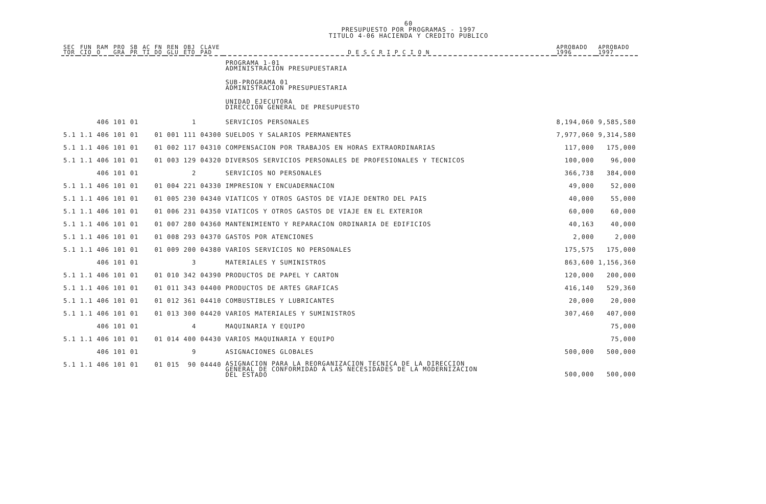60
PRESUPUESTO POR PROGRAMAS - 1997
TITULO 4-06 HACIENDA Y CREDITO PUBLICO
| SEC TOR | FUN CIO | RAM O | PRO GRA | SB PR | AC TI | FN DO | REN GLU | OBJ ETO | CLAVE PAD | D E S C R I P C I O N | APROBADO 1996 | APROBADO 1997 |
| --- | --- | --- | --- | --- | --- | --- | --- | --- | --- | --- | --- | --- |
| | | | | | | | | | | PROGRAMA 1-01 ADMINISTRACION PRESUPUESTARIA | | |
| | | | | | | | | | | SUB-PROGRAMA 01 ADMINISTRACION PRESUPUESTARIA | | |
| | | | | | | | | | | UNIDAD EJECUTORA DIRECCION GENERAL DE PRESUPUESTO | | |
| | | 406 | 101 | 01 | | | | 1 | | SERVICIOS PERSONALES | 8,194,060 | 9,585,580 |
| 5.1 | 1.1 | 406 | 101 | 01 | | 01 | 001 | 111 | 04300 | SUELDOS Y SALARIOS PERMANENTES | 7,977,060 | 9,314,580 |
| 5.1 | 1.1 | 406 | 101 | 01 | | 01 | 002 | 117 | 04310 | COMPENSACION POR TRABAJOS EN HORAS EXTRAORDINARIAS | 117,000 | 175,000 |
| 5.1 | 1.1 | 406 | 101 | 01 | | 01 | 003 | 129 | 04320 | DIVERSOS SERVICIOS PERSONALES DE PROFESIONALES Y TECNICOS | 100,000 | 96,000 |
| | | 406 | 101 | 01 | | | | 2 | | SERVICIOS NO PERSONALES | 366,738 | 384,000 |
| 5.1 | 1.1 | 406 | 101 | 01 | | 01 | 004 | 221 | 04330 | IMPRESION Y ENCUADERNACION | 49,000 | 52,000 |
| 5.1 | 1.1 | 406 | 101 | 01 | | 01 | 005 | 230 | 04340 | VIATICOS Y OTROS GASTOS DE VIAJE DENTRO DEL PAIS | 40,000 | 55,000 |
| 5.1 | 1.1 | 406 | 101 | 01 | | 01 | 006 | 231 | 04350 | VIATICOS Y OTROS GASTOS DE VIAJE EN EL EXTERIOR | 60,000 | 60,000 |
| 5.1 | 1.1 | 406 | 101 | 01 | | 01 | 007 | 280 | 04360 | MANTENIMIENTO Y REPARACION ORDINARIA DE EDIFICIOS | 40,163 | 40,000 |
| 5.1 | 1.1 | 406 | 101 | 01 | | 01 | 008 | 293 | 04370 | GASTOS POR ATENCIONES | 2,000 | 2,000 |
| 5.1 | 1.1 | 406 | 101 | 01 | | 01 | 009 | 200 | 04380 | VARIOS SERVICIOS NO PERSONALES | 175,575 | 175,000 |
| | | 406 | 101 | 01 | | | | 3 | | MATERIALES Y SUMINISTROS | 863,600 | 1,156,360 |
| 5.1 | 1.1 | 406 | 101 | 01 | | 01 | 010 | 342 | 04390 | PRODUCTOS DE PAPEL Y CARTON | 120,000 | 200,000 |
| 5.1 | 1.1 | 406 | 101 | 01 | | 01 | 011 | 343 | 04400 | PRODUCTOS DE ARTES GRAFICAS | 416,140 | 529,360 |
| 5.1 | 1.1 | 406 | 101 | 01 | | 01 | 012 | 361 | 04410 | COMBUSTIBLES Y LUBRICANTES | 20,000 | 20,000 |
| 5.1 | 1.1 | 406 | 101 | 01 | | 01 | 013 | 300 | 04420 | VARIOS MATERIALES Y SUMINISTROS | 307,460 | 407,000 |
| | | 406 | 101 | 01 | | | | 4 | | MAQUINARIA Y EQUIPO | | 75,000 |
| 5.1 | 1.1 | 406 | 101 | 01 | | 01 | 014 | 400 | 04430 | VARIOS MAQUINARIA Y EQUIPO | | 75,000 |
| | | 406 | 101 | 01 | | | | 9 | | ASIGNACIONES GLOBALES | 500,000 | 500,000 |
| 5.1 | 1.1 | 406 | 101 | 01 | | 01 | 015 | 90 | 04440 | ASIGNACION PARA LA REORGANIZACION TECNICA DE LA DIRECCION GENERAL DE CONFORMIDAD A LAS NECESIDADES DE LA MODERNIZACION DEL ESTADO | 500,000 | 500,000 |